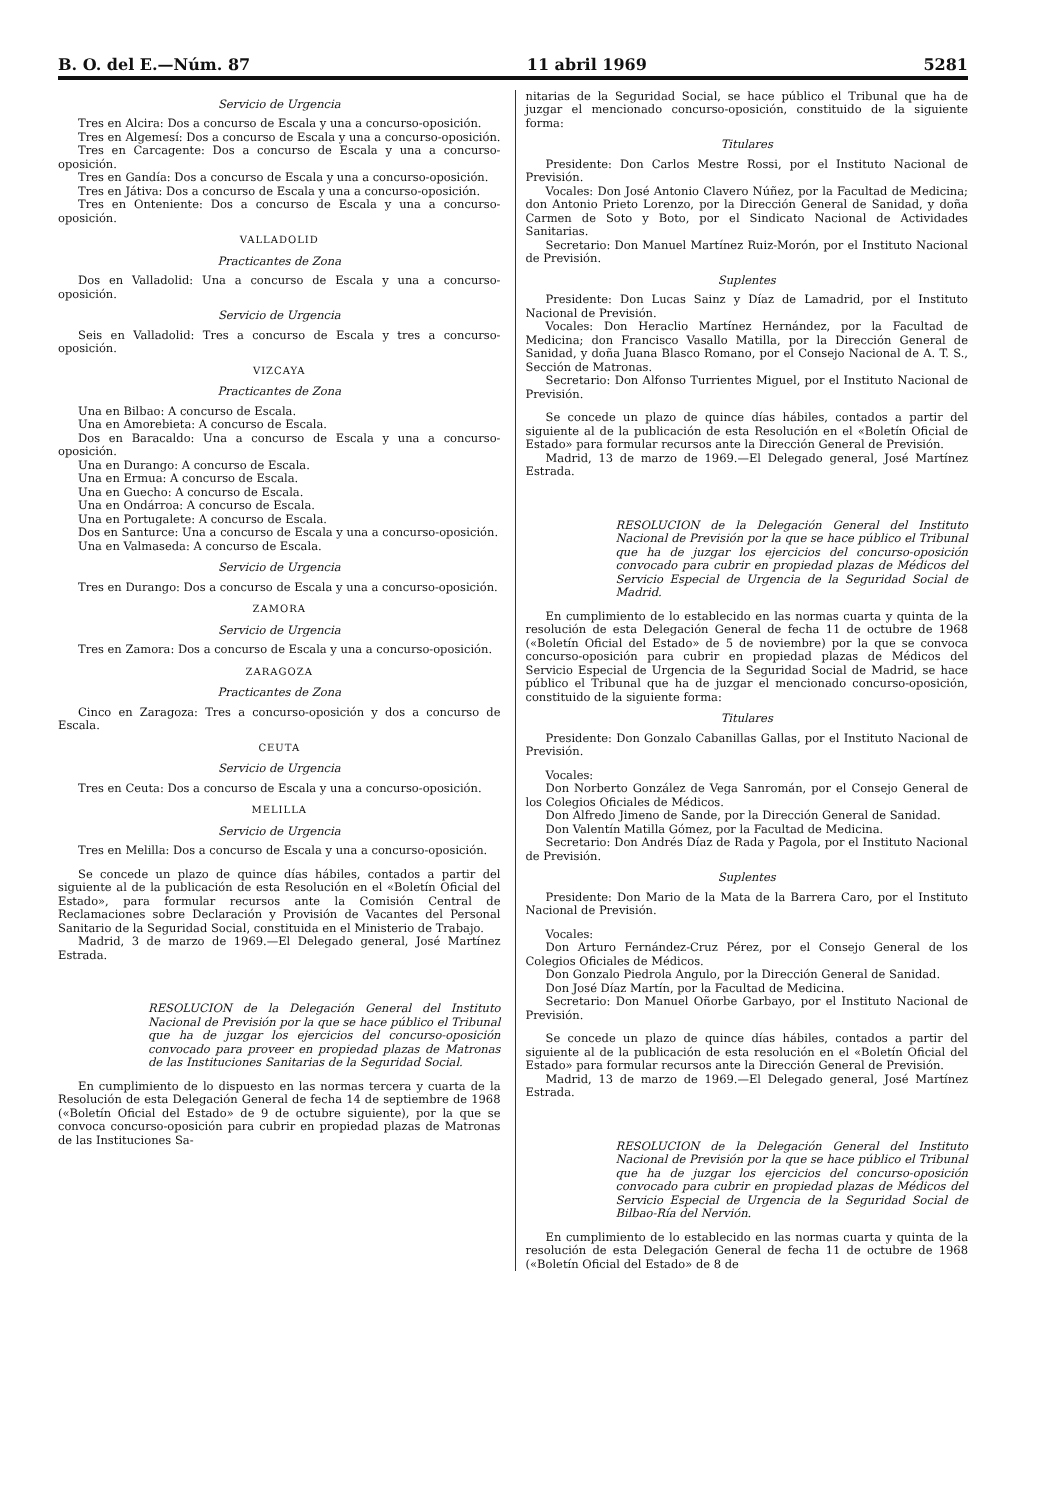B. O. del E.—Núm. 87 11 abril 1969 5281
Servicio de Urgencia
Tres en Alcira: Dos a concurso de Escala y una a concurso-oposición.
Tres en Algemesí: Dos a concurso de Escala y una a concurso-oposición.
Tres en Carcagente: Dos a concurso de Escala y una a concurso-oposición.
Tres en Gandía: Dos a concurso de Escala y una a concurso-oposición.
Tres en Játiva: Dos a concurso de Escala y una a concurso-oposición.
Tres en Onteniente: Dos a concurso de Escala y una a concurso-oposición.
VALLADOLID
Practicantes de Zona
Dos en Valladolid: Una a concurso de Escala y una a concurso-oposición.
Servicio de Urgencia
Seis en Valladolid: Tres a concurso de Escala y tres a concurso-oposición.
VIZCAYA
Practicantes de Zona
Una en Bilbao: A concurso de Escala.
Una en Amorebieta: A concurso de Escala.
Dos en Baracaldo: Una a concurso de Escala y una a concurso-oposición.
Una en Durango: A concurso de Escala.
Una en Ermua: A concurso de Escala.
Una en Guecho: A concurso de Escala.
Una en Ondárroa: A concurso de Escala.
Una en Portugalete: A concurso de Escala.
Dos en Santurce: Una a concurso de Escala y una a concurso-oposición.
Una en Valmaseda: A concurso de Escala.
Servicio de Urgencia
Tres en Durango: Dos a concurso de Escala y una a concurso-oposición.
ZAMORA
Servicio de Urgencia
Tres en Zamora: Dos a concurso de Escala y una a concurso-oposición.
ZARAGOZA
Practicantes de Zona
Cinco en Zaragoza: Tres a concurso-oposición y dos a concurso de Escala.
CEUTA
Servicio de Urgencia
Tres en Ceuta: Dos a concurso de Escala y una a concurso-oposición.
MELILLA
Servicio de Urgencia
Tres en Melilla: Dos a concurso de Escala y una a concurso-oposición.
Se concede un plazo de quince días hábiles, contados a partir del siguiente al de la publicación de esta Resolución en el «Boletín Oficial del Estado», para formular recursos ante la Comisión Central de Reclamaciones sobre Declaración y Provisión de Vacantes del Personal Sanitario de la Seguridad Social, constituida en el Ministerio de Trabajo.
Madrid, 3 de marzo de 1969.—El Delegado general, José Martínez Estrada.
RESOLUCION de la Delegación General del Instituto Nacional de Previsión por la que se hace público el Tribunal que ha de juzgar los ejercicios del concurso-oposición convocado para proveer en propiedad plazas de Matronas de las Instituciones Sanitarias de la Seguridad Social.
En cumplimiento de lo dispuesto en las normas tercera y cuarta de la Resolución de esta Delegación General de fecha 14 de septiembre de 1968 («Boletín Oficial del Estado» de 9 de octubre siguiente), por la que se convoca concurso-oposición para cubrir en propiedad plazas de Matronas de las Instituciones Sa-
nitarias de la Seguridad Social, se hace público el Tribunal que ha de juzgar el mencionado concurso-oposición, constituido de la siguiente forma:
Titulares
Presidente: Don Carlos Mestre Rossi, por el Instituto Nacional de Previsión.
Vocales: Don José Antonio Clavero Núñez, por la Facultad de Medicina; don Antonio Prieto Lorenzo, por la Dirección General de Sanidad, y doña Carmen de Soto y Boto, por el Sindicato Nacional de Actividades Sanitarias.
Secretario: Don Manuel Martínez Ruiz-Morón, por el Instituto Nacional de Previsión.
Suplentes
Presidente: Don Lucas Sainz y Díaz de Lamadrid, por el Instituto Nacional de Previsión.
Vocales: Don Heraclio Martínez Hernández, por la Facultad de Medicina; don Francisco Vasallo Matilla, por la Dirección General de Sanidad, y doña Juana Blasco Romano, por el Consejo Nacional de A. T. S., Sección de Matronas.
Secretario: Don Alfonso Turrientes Miguel, por el Instituto Nacional de Previsión.
Se concede un plazo de quince días hábiles, contados a partir del siguiente al de la publicación de esta Resolución en el «Boletín Oficial de Estado» para formular recursos ante la Dirección General de Previsión.
Madrid, 13 de marzo de 1969.—El Delegado general, José Martínez Estrada.
RESOLUCION de la Delegación General del Instituto Nacional de Previsión por la que se hace público el Tribunal que ha de juzgar los ejercicios del concurso-oposición convocado para cubrir en propiedad plazas de Médicos del Servicio Especial de Urgencia de la Seguridad Social de Madrid.
En cumplimiento de lo establecido en las normas cuarta y quinta de la resolución de esta Delegación General de fecha 11 de octubre de 1968 («Boletín Oficial del Estado» de 5 de noviembre) por la que se convoca concurso-oposición para cubrir en propiedad plazas de Médicos del Servicio Especial de Urgencia de la Seguridad Social de Madrid, se hace público el Tribunal que ha de juzgar el mencionado concurso-oposición, constituido de la siguiente forma:
Titulares
Presidente: Don Gonzalo Cabanillas Gallas, por el Instituto Nacional de Previsión.
Vocales:
Don Norberto González de Vega Sanromán, por el Consejo General de los Colegios Oficiales de Médicos.
Don Alfredo Jimeno de Sande, por la Dirección General de Sanidad.
Don Valentín Matilla Gómez, por la Facultad de Medicina.
Secretario: Don Andrés Díaz de Rada y Pagola, por el Instituto Nacional de Previsión.
Suplentes
Presidente: Don Mario de la Mata de la Barrera Caro, por el Instituto Nacional de Previsión.
Vocales:
Don Arturo Fernández-Cruz Pérez, por el Consejo General de los Colegios Oficiales de Médicos.
Don Gonzalo Piedrola Angulo, por la Dirección General de Sanidad.
Don José Díaz Martín, por la Facultad de Medicina.
Secretario: Don Manuel Oñorbe Garbayo, por el Instituto Nacional de Previsión.
Se concede un plazo de quince días hábiles, contados a partir del siguiente al de la publicación de esta resolución en el «Boletín Oficial del Estado» para formular recursos ante la Dirección General de Previsión.
Madrid, 13 de marzo de 1969.—El Delegado general, José Martínez Estrada.
RESOLUCION de la Delegación General del Instituto Nacional de Previsión por la que se hace público el Tribunal que ha de juzgar los ejercicios del concurso-oposición convocado para cubrir en propiedad plazas de Médicos del Servicio Especial de Urgencia de la Seguridad Social de Bilbao-Ría del Nervión.
En cumplimiento de lo establecido en las normas cuarta y quinta de la resolución de esta Delegación General de fecha 11 de octubre de 1968 («Boletín Oficial del Estado» de 8 de